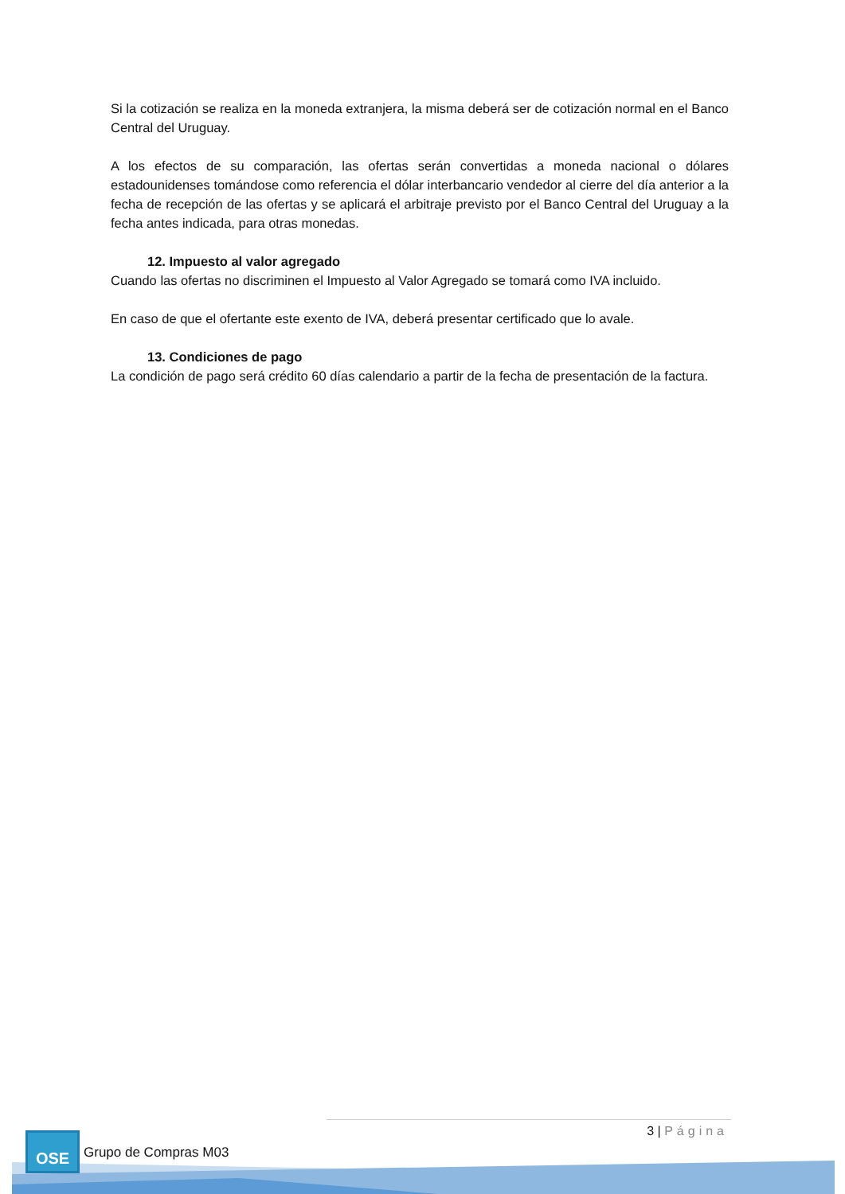Si la cotización se realiza en la moneda extranjera, la misma deberá ser de cotización normal en el Banco Central del Uruguay.
A los efectos de su comparación, las ofertas serán convertidas a moneda nacional o dólares estadounidenses tomándose como referencia el dólar interbancario vendedor al cierre del día anterior a la fecha de recepción de las ofertas y se aplicará el arbitraje previsto por el Banco Central del Uruguay a la fecha antes indicada, para otras monedas.
12. Impuesto al valor agregado
Cuando las ofertas no discriminen el Impuesto al Valor Agregado se tomará como IVA incluido.
En caso de que el ofertante este exento de IVA, deberá presentar certificado que lo avale.
13. Condiciones de pago
La condición de pago será crédito 60 días calendario a partir de la fecha de presentación de la factura.
3 | Página OSE
Grupo de Compras M03